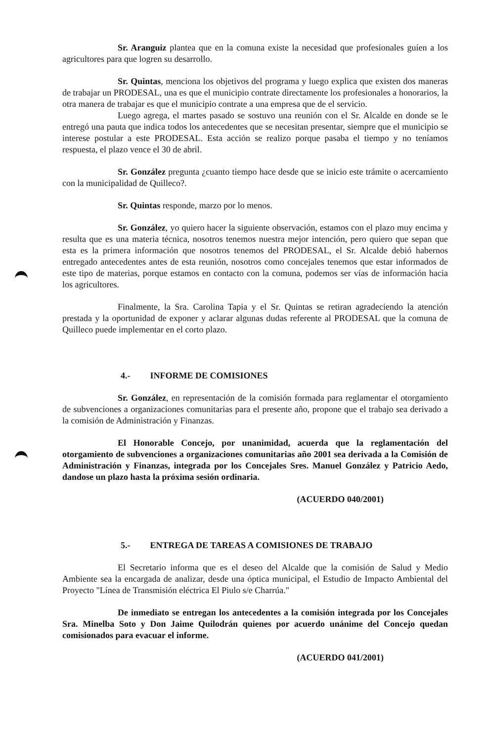Sr. Aranguiz plantea que en la comuna existe la necesidad que profesionales guíen a los agricultores para que logren su desarrollo.
Sr. Quintas, menciona los objetivos del programa y luego explica que existen dos maneras de trabajar un PRODESAL, una es que el municipio contrate directamente los profesionales a honorarios, la otra manera de trabajar es que el municipio contrate a una empresa que de el servicio.
Luego agrega, el martes pasado se sostuvo una reunión con el Sr. Alcalde en donde se le entregó una pauta que indica todos los antecedentes que se necesitan presentar, siempre que el municipio se interese postular a este PRODESAL. Esta acción se realizo porque pasaba el tiempo y no teníamos respuesta, el plazo vence el 30 de abril.
Sr. González pregunta ¿cuanto tiempo hace desde que se inicio este trámite o acercamiento con la municipalidad de Quilleco?.
Sr. Quintas responde, marzo por lo menos.
Sr. González, yo quiero hacer la siguiente observación, estamos con el plazo muy encima y resulta que es una materia técnica, nosotros tenemos nuestra mejor intención, pero quiero que sepan que esta es la primera información que nosotros tenemos del PRODESAL, el Sr. Alcalde debió habernos entregado antecedentes antes de esta reunión, nosotros como concejales tenemos que estar informados de este tipo de materias, porque estamos en contacto con la comuna, podemos ser vías de información hacia los agricultores.
Finalmente, la Sra. Carolina Tapia y el Sr. Quintas se retiran agradeciendo la atención prestada y la oportunidad de exponer y aclarar algunas dudas referente al PRODESAL que la comuna de Quilleco puede implementar en el corto plazo.
4.- INFORME DE COMISIONES
Sr. González, en representación de la comisión formada para reglamentar el otorgamiento de subvenciones a organizaciones comunitarias para el presente año, propone que el trabajo sea derivado a la comisión de Administración y Finanzas.
El Honorable Concejo, por unanimidad, acuerda que la reglamentación del otorgamiento de subvenciones a organizaciones comunitarias año 2001 sea derivada a la Comisión de Administración y Finanzas, integrada por los Concejales Sres. Manuel González y Patricio Aedo, dandose un plazo hasta la próxima sesión ordinaria.
(ACUERDO 040/2001)
5.- ENTREGA DE TAREAS A COMISIONES DE TRABAJO
El Secretario informa que es el deseo del Alcalde que la comisión de Salud y Medio Ambiente sea la encargada de analizar, desde una óptica municipal, el Estudio de Impacto Ambiental del Proyecto "Línea de Transmisión eléctrica El Piulo s/e Charrúa."
De inmediato se entregan los antecedentes a la comisión integrada por los Concejales Sra. Minelba Soto y Don Jaime Quilodrán quienes por acuerdo unánime del Concejo quedan comisionados para evacuar el informe.
(ACUERDO 041/2001)